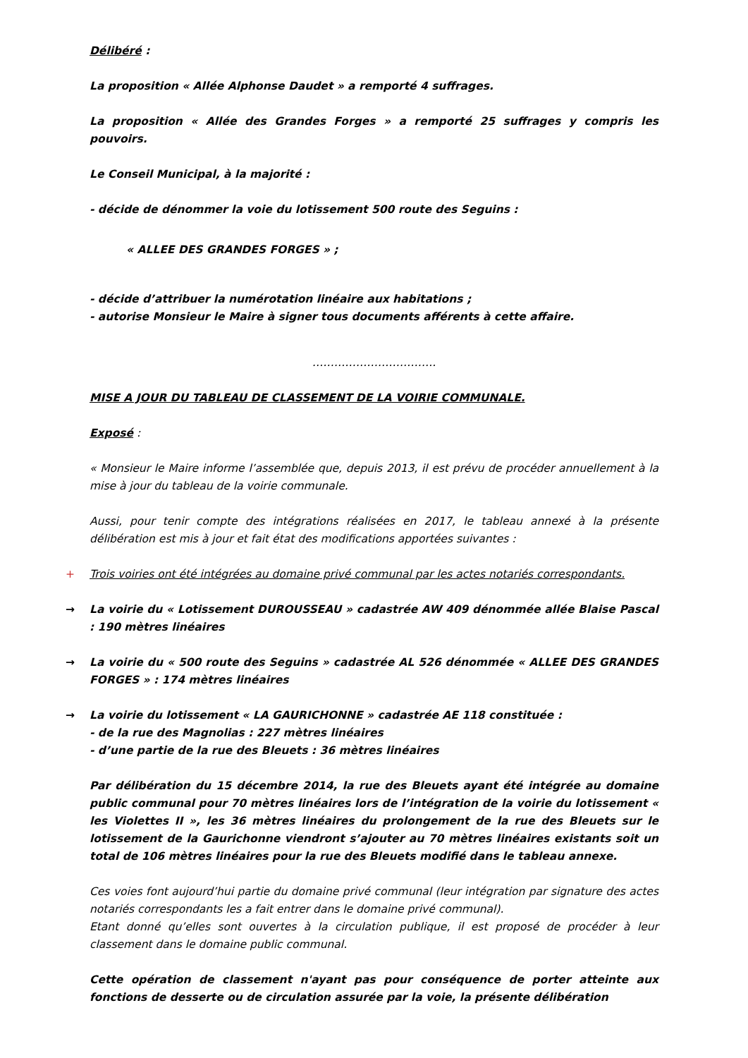Délibéré :
La proposition « Allée Alphonse Daudet » a remporté 4 suffrages.
La proposition « Allée des Grandes Forges » a remporté 25 suffrages y compris les pouvoirs.
Le Conseil Municipal, à la majorité :
- décide de dénommer la voie du lotissement 500 route des Seguins :
« ALLEE DES GRANDES FORGES » ;
- décide d’attribuer la numérotation linéaire aux habitations ;
- autorise Monsieur le Maire à signer tous documents afférents à cette affaire.
…………………………….
MISE A JOUR DU TABLEAU DE CLASSEMENT DE LA VOIRIE COMMUNALE.
Exposé :
« Monsieur le Maire informe l’assemblée que, depuis 2013, il est prévu de procéder annuellement à la mise à jour du tableau de la voirie communale.
Aussi, pour tenir compte des intégrations réalisées en 2017, le tableau annexé à la présente délibération est mis à jour et fait état des modifications apportées suivantes :
+ Trois voiries ont été intégrées au domaine privé communal par les actes notariés correspondants.
→ La voirie du « Lotissement DUROUSSEAU » cadastrée AW 409 dénommée allée Blaise Pascal : 190 mètres linéaires
→ La voirie du « 500 route des Seguins » cadastrée AL 526 dénommée « ALLEE DES GRANDES FORGES » : 174 mètres linéaires
→ La voirie du lotissement « LA GAURICHONNE » cadastrée AE 118 constituée :
- de la rue des Magnolias : 227 mètres linéaires
- d’une partie de la rue des Bleuets : 36 mètres linéaires
Par délibération du 15 décembre 2014, la rue des Bleuets ayant été intégrée au domaine public communal pour 70 mètres linéaires lors de l’intégration de la voirie du lotissement « les Violettes II », les 36 mètres linéaires du prolongement de la rue des Bleuets sur le lotissement de la Gaurichonne viendront s’ajouter au 70 mètres linéaires existants soit un total de 106 mètres linéaires pour la rue des Bleuets modifié dans le tableau annexe.
Ces voies font aujourd’hui partie du domaine privé communal (leur intégration par signature des actes notariés correspondants les a fait entrer dans le domaine privé communal).
Etant donné qu’elles sont ouvertes à la circulation publique, il est proposé de procéder à leur classement dans le domaine public communal.
Cette opération de classement n'ayant pas pour conséquence de porter atteinte aux fonctions de desserte ou de circulation assurée par la voie, la présente délibération